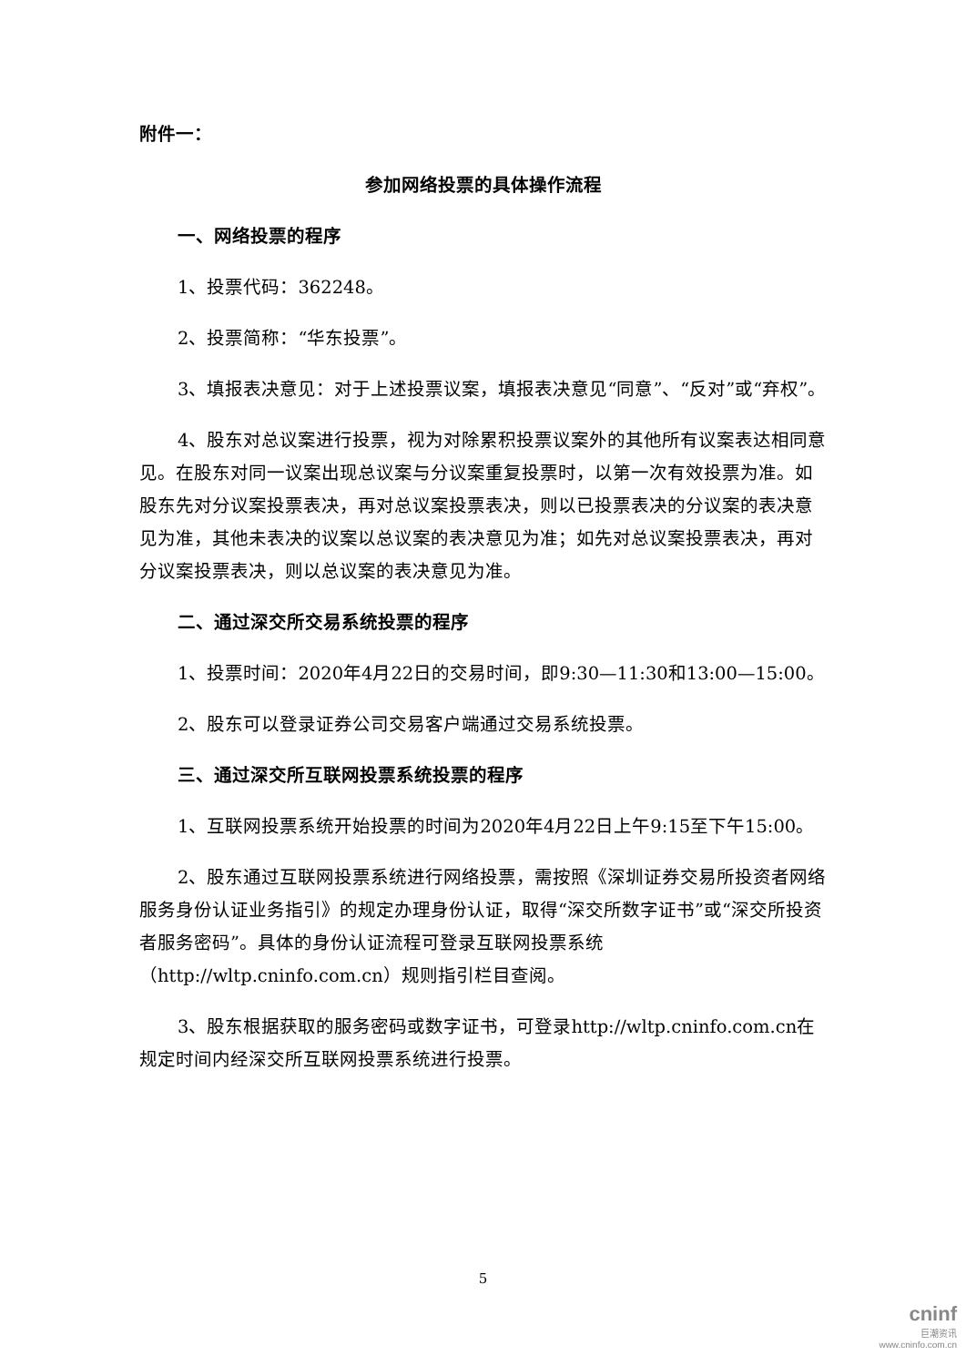附件一：
参加网络投票的具体操作流程
一、网络投票的程序
1、投票代码：362248。
2、投票简称：“华东投票”。
3、填报表决意见：对于上述投票议案，填报表决意见“同意”、“反对”或“弃权”。
4、股东对总议案进行投票，视为对除累积投票议案外的其他所有议案表达相同意见。在股东对同一议案出现总议案与分议案重复投票时，以第一次有效投票为准。如股东先对分议案投票表决，再对总议案投票表决，则以已投票表决的分议案的表决意见为准，其他未表决的议案以总议案的表决意见为准；如先对总议案投票表决，再对分议案投票表决，则以总议案的表决意见为准。
二、通过深交所交易系统投票的程序
1、投票时间：2020年4月22日的交易时间，即9:30—11:30和13:00—15:00。
2、股东可以登录证券公司交易客户端通过交易系统投票。
三、通过深交所互联网投票系统投票的程序
1、互联网投票系统开始投票的时间为2020年4月22日上午9:15至下午15:00。
2、股东通过互联网投票系统进行网络投票，需按照《深圳证券交易所投资者网络服务身份认证业务指引》的规定办理身份认证，取得“深交所数字证书”或“深交所投资者服务密码”。具体的身份认证流程可登录互联网投票系统（http://wltp.cninfo.com.cn）规则指引栏目查阅。
3、股东根据获取的服务密码或数字证书，可登录http://wltp.cninfo.com.cn在规定时间内经深交所互联网投票系统进行投票。
5
cninf
巨潮资讯
www.cninfo.com.cn